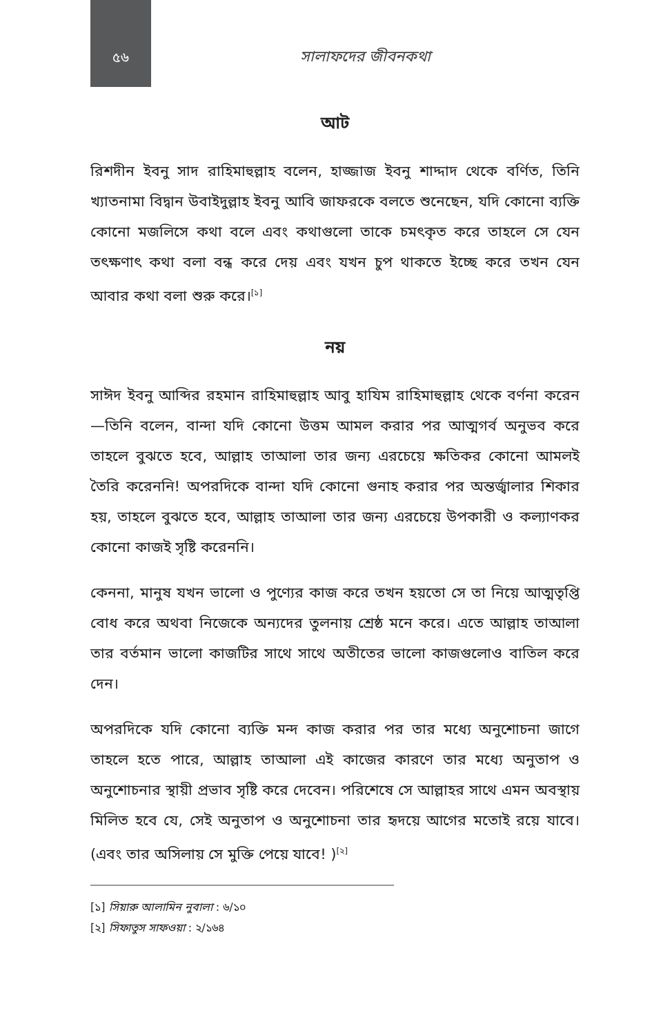৫৬
সালাফদের জীবনকথা
আট
রিশদীন ইবনু সাদ রাহিমাহুল্লাহ বলেন, হাজ্জাজ ইবনু শাদ্দাদ থেকে বর্ণিত, তিনি খ্যাতনামা বিদ্বান উবাইদুল্লাহ ইবনু আবি জাফরকে বলতে শুনেছেন, যদি কোনো ব্যক্তি কোনো মজলিসে কথা বলে এবং কথাগুলো তাকে চমৎকৃত করে তাহলে সে যেন তৎক্ষণাৎ কথা বলা বন্ধ করে দেয় এবং যখন চুপ থাকতে ইচ্ছে করে তখন যেন আবার কথা বলা শুরু করে।<sup>[১]</sup>
নয়
সাঈদ ইবনু আব্দির রহমান রাহিমাহুল্লাহ আবু হাযিম রাহিমাহুল্লাহ থেকে বর্ণনা করেন—তিনি বলেন, বান্দা যদি কোনো উত্তম আমল করার পর আত্মগর্ব অনুভব করে তাহলে বুঝতে হবে, আল্লাহ তাআলা তার জন্য এরচেয়ে ক্ষতিকর কোনো আমলই তৈরি করেননি! অপরদিকে বান্দা যদি কোনো গুনাহ করার পর অন্তর্জ্বালার শিকার হয়, তাহলে বুঝতে হবে, আল্লাহ তাআলা তার জন্য এরচেয়ে উপকারী ও কল্যাণকর কোনো কাজই সৃষ্টি করেননি।
কেননা, মানুষ যখন ভালো ও পুণ্যের কাজ করে তখন হয়তো সে তা নিয়ে আত্মতৃপ্তি বোধ করে অথবা নিজেকে অন্যদের তুলনায় শ্রেষ্ঠ মনে করে। এতে আল্লাহ তাআলা তার বর্তমান ভালো কাজটির সাথে সাথে অতীতের ভালো কাজগুলোও বাতিল করে দেন।
অপরদিকে যদি কোনো ব্যক্তি মন্দ কাজ করার পর তার মধ্যে অনুশোচনা জাগে তাহলে হতে পারে, আল্লাহ তাআলা এই কাজের কারণে তার মধ্যে অনুতাপ ও অনুশোচনার স্থায়ী প্রভাব সৃষ্টি করে দেবেন। পরিশেষে সে আল্লাহর সাথে এমন অবস্থায় মিলিত হবে যে, সেই অনুতাপ ও অনুশোচনা তার হৃদয়ে আগের মতোই রয়ে যাবে। (এবং তার অসিলায় সে মুক্তি পেয়ে যাবে! )<sup>[২]</sup>
[১] সিয়ারু আলামিন নুবালা : ৬/১০
[২] সিফাতুস সাফওয়া : ২/১৬৪